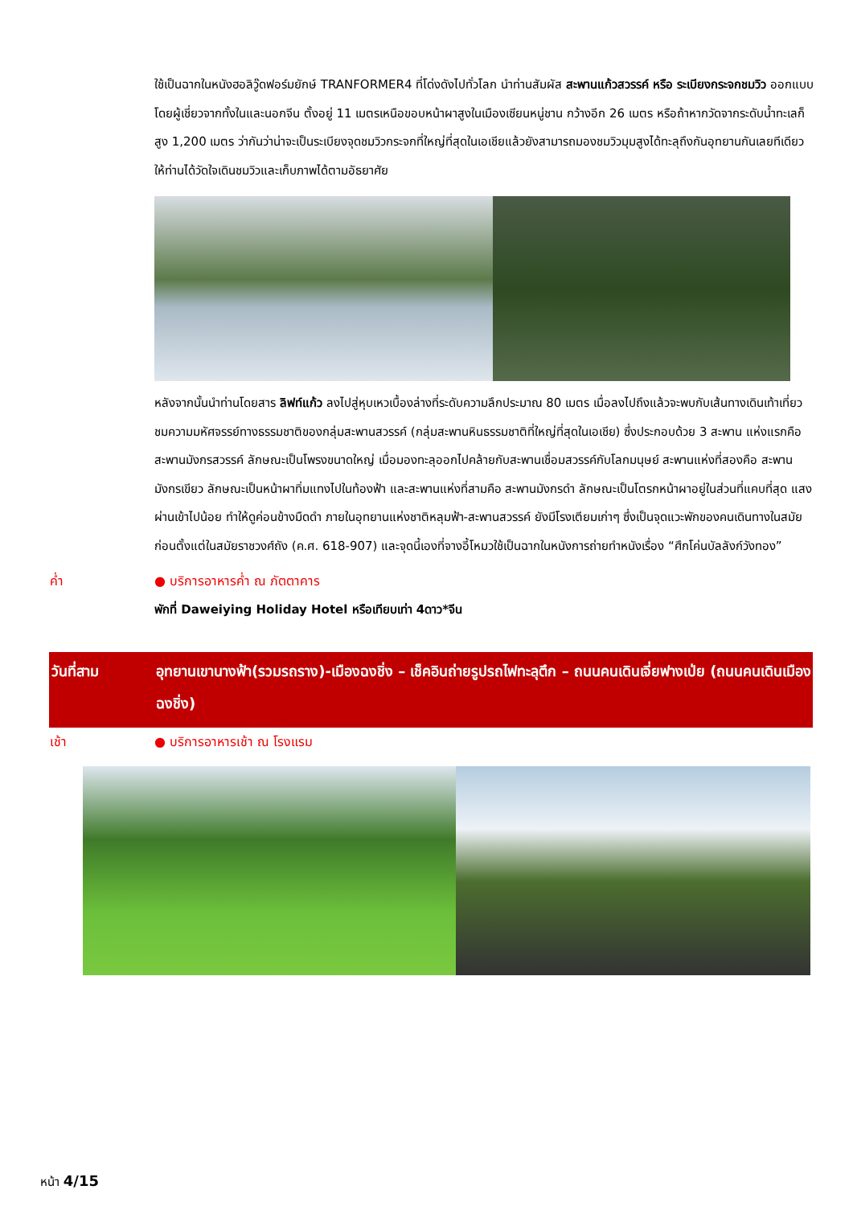ใช้เป็นฉากในหนังฮอลิวู๊ดฟอร์มยักษ์ TRANFORMER4 ที่โด่งดังไปทั่วโลก นำท่านสัมผัส สะพานแก้วสวรรค์ หรือ ระเบียงกระจกชมวิว ออกแบบโดยผู้เชี่ยวจากทั้งในและนอกจีน ตั้งอยู่ 11 เมตรเหนือขอบหน้าผาสูงในเมืองเซียนหนู่ชาน กว้างอีก 26 เมตร หรือถ้าหากวัดจากระดับน้ำทะเลก็สูง 1,200 เมตร ว่ากันว่าน่าจะเป็นระเบียงจุดชมวิวกระจกที่ใหญ่ที่สุดในเอเชียแล้วยังสามารถมองชมวิวมุมสูงได้ทะลุถึงกันอุทยานกันเลยทีเดียวให้ท่านได้วัดใจเดินชมวิวและเก็บภาพได้ตามอัธยาศัย
หลังจากนั้นนำท่านโดยสาร ลิฟท์แก้ว ลงไปสู่หุบเหวเบื้องล่างที่ระดับความลึกประมาณ 80 เมตร เมื่อลงไปถึงแล้วจะพบกับเส้นทางเดินเท้าเที่ยวชมความมหัศจรรย์ทางธรรมชาติของกลุ่มสะพานสวรรค์ (กลุ่มสะพานหินธรรมชาติที่ใหญ่ที่สุดในเอเชีย) ซึ่งประกอบด้วย 3 สะพาน แห่งแรกคือสะพานมังกรสวรรค์ ลักษณะเป็นโพรงขนาดใหญ่ เมื่อมองทะลุออกไปคล้ายกับสะพานเชื่อมสวรรค์กับโลกมนุษย์ สะพานแห่งที่สองคือ สะพานมังกรเขียว ลักษณะเป็นหน้าผาทิ่มแทงไปในท้องฟ้า และสะพานแห่งที่สามคือ สะพานมังกรดำ ลักษณะเป็นโตรกหน้าผาอยู่ในส่วนที่แคบที่สุด แสงผ่านเข้าไปน้อย ทำให้ดูค่อนข้างมืดดำ ภายในอุทยานแห่งชาติหลุมฟ้า-สะพานสวรรค์ ยังมีโรงเตียมเก่าๆ ซึ่งเป็นจุดแวะพักของคนเดินทางในสมัยก่อนตั้งแต่ในสมัยราชวงศ์ถัง (ค.ศ. 618-907) และจุดนี้เองที่จางอี้โหมวใช้เป็นฉากในหนังการถ่ายทำหนังเรื่อง “ศึกโค่นบัลลังก์วังทอง”
ค่ำ ● บริการอาหารค่ำ ณ ภัตตาคาร
พักที่ Daweiying Holiday Hotel หรือเทียบเท่า 4ดาว*จีน
วันที่สาม อุทยานเขานางฟ้า(รวมรถราง)-เมืองฉงชิ่ง – เช็คอินถ่ายรูปรถไฟทะลุตึก – ถนนคนเดินเจี่ยฟางเป่ย (ถนนคนเดินเมืองฉงชิ่ง)
เช้า ● บริการอาหารเช้า ณ โรงแรม
หน้า 4/15